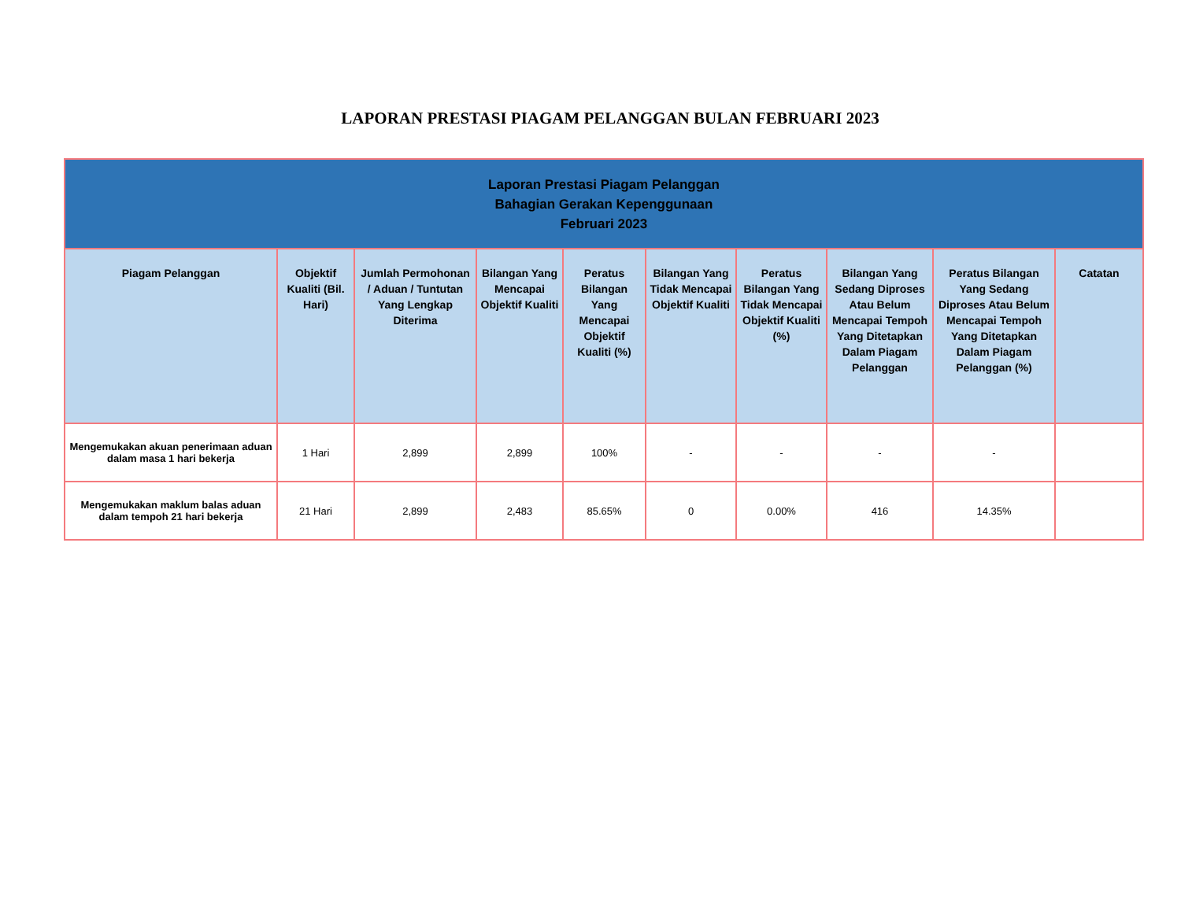LAPORAN PRESTASI PIAGAM PELANGGAN BULAN FEBRUARI 2023
| Laporan Prestasi Piagam Pelanggan Bahagian Gerakan Kepenggunaan Februari 2023 | | | | | | | | | |
| Piagam Pelanggan | Objektif Kualiti (Bil. Hari) | Jumlah Permohonan / Aduan / Tuntutan Yang Lengkap Diterima | Bilangan Yang Mencapai Objektif Kualiti | Peratus Bilangan Yang Mencapai Objektif Kualiti (%) | Bilangan Yang Tidak Mencapai Objektif Kualiti | Peratus Bilangan Yang Tidak Mencapai Objektif Kualiti (%) | Bilangan Yang Sedang Diproses Atau Belum Mencapai Tempoh Yang Ditetapkan Dalam Piagam Pelanggan | Peratus Bilangan Yang Sedang Diproses Atau Belum Mencapai Tempoh Yang Ditetapkan Dalam Piagam Pelanggan (%) | Catatan |
| Mengemukakan akuan penerimaan aduan dalam masa 1 hari bekerja | 1 Hari | 2,899 | 2,899 | 100% | - | - | - | - | |
| Mengemukakan maklum balas aduan dalam tempoh 21 hari bekerja | 21 Hari | 2,899 | 2,483 | 85.65% | 0 | 0.00% | 416 | 14.35% | |